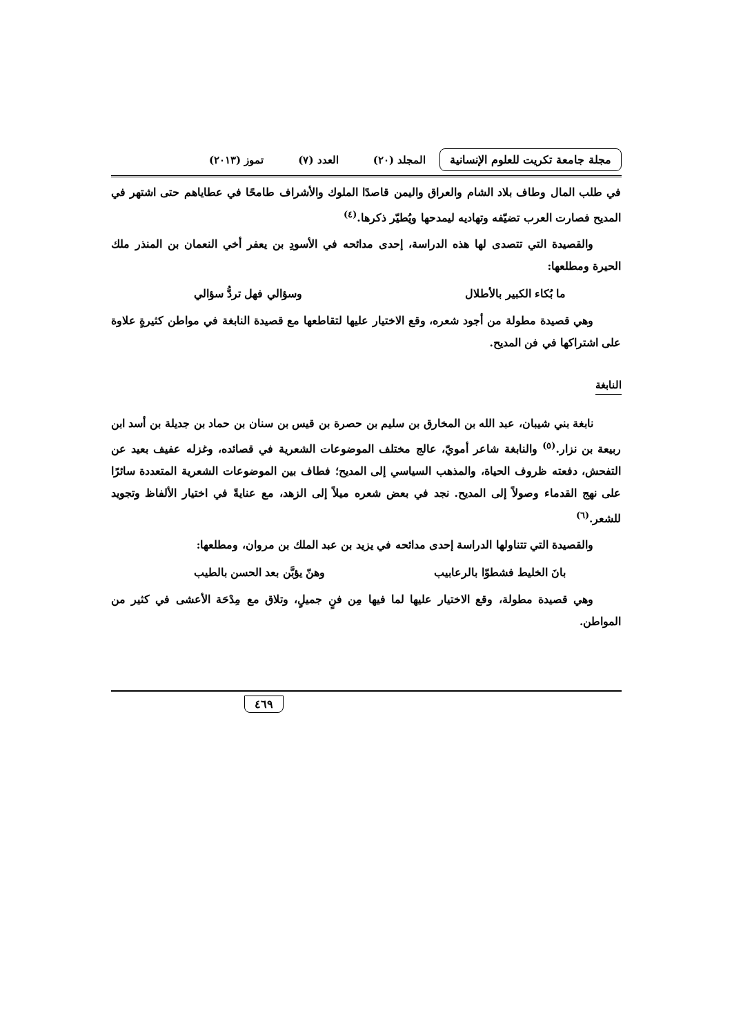مجلة جامعة تكريت للعلوم الإنسانية المجلد (٢٠) العدد (٧) تموز (٢٠١٣)
في طلب المال وطاف بلاد الشام والعراق واليمن قاصدًا الملوك والأشراف طامحًا في عطاياهم حتى اشتهر في المديح فصارت العرب تضيّفه وتهاديه ليمدحها ويُطيّر ذكرها.<sup>(٤)</sup>
والقصيدة التي تتصدى لها هذه الدراسة، إحدى مدائحه في الأسودِ بن يعفر أخي النعمان بن المنذر ملك الحيرة ومطلعها:
ما بُكاء الكبير بالأطلال وسؤالي فهل تردُّ سؤالي
وهي قصيدة مطولة من أجود شعره، وقع الاختيار عليها لتقاطعها مع قصيدة النابغة في مواطن كثيرةٍ علاوة على اشتراكها في فن المديح.
النابغة
نابغة بني شيبان، عبد الله بن المخارق بن سليم بن حصرة بن قيس بن سنان بن حماد بن جديلة بن أسد ابن ربيعة بن نزار.<sup>(٥)</sup> والنابغة شاعر أمويّ، عالج مختلف الموضوعات الشعرية في قصائده، وغزله عفيف بعيد عن التفحش، دفعته ظروف الحياة، والمذهب السياسي إلى المديح؛ فطاف بين الموضوعات الشعرية المتعددة سائرًا على نهج القدماء وصولاً إلى المديح. نجد في بعض شعره ميلاً إلى الزهد، مع عنايةً في اختيار الألفاظ وتجويد للشعر.<sup>(٦)</sup>
والقصيدة التي تتناولها الدراسة إحدى مدائحه في يزيد بن عبد الملك بن مروان، ومطلعها:
بانَ الخليط فشطوّا بالرعابيب وهنّ يؤبَّن بعد الحسن بالطيب
وهي قصيدة مطولة، وقع الاختيار عليها لما فيها مِن فنٍ جميلٍ، وتلاق مع مِدْحَة الأعشى في كثير من المواطن.
٤٦٩